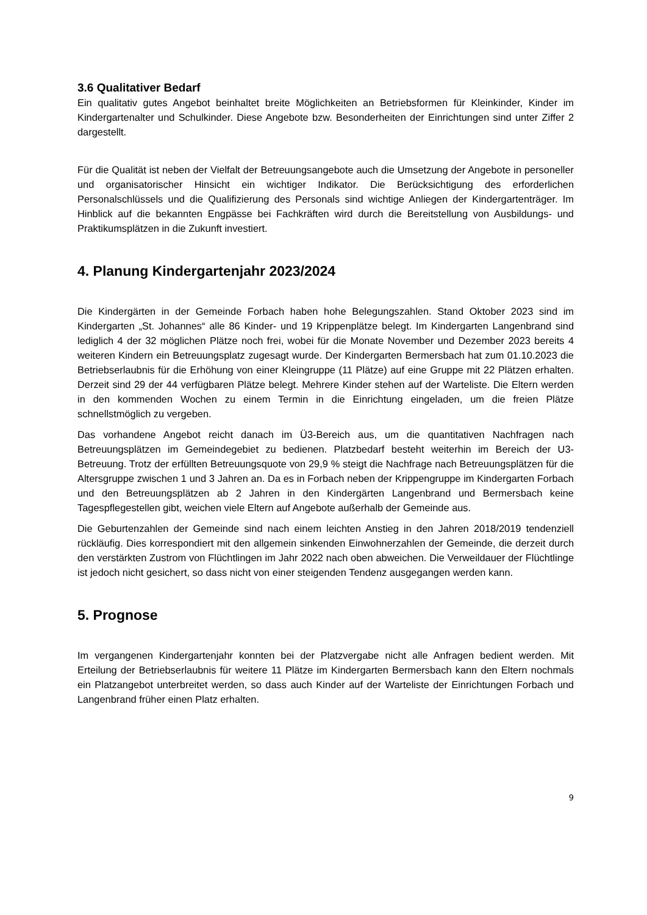3.6 Qualitativer Bedarf
Ein qualitativ gutes Angebot beinhaltet breite Möglichkeiten an Betriebsformen für Kleinkinder, Kinder im Kindergartenalter und Schulkinder. Diese Angebote bzw. Besonderheiten der Einrichtungen sind unter Ziffer 2 dargestellt.
Für die Qualität ist neben der Vielfalt der Betreuungsangebote auch die Umsetzung der Angebote in personeller und organisatorischer Hinsicht ein wichtiger Indikator. Die Berücksichtigung des erforderlichen Personalschlüssels und die Qualifizierung des Personals sind wichtige Anliegen der Kindergartenträger. Im Hinblick auf die bekannten Engpässe bei Fachkräften wird durch die Bereitstellung von Ausbildungs- und Praktikumsplätzen in die Zukunft investiert.
4. Planung Kindergartenjahr 2023/2024
Die Kindergärten in der Gemeinde Forbach haben hohe Belegungszahlen. Stand Oktober 2023 sind im Kindergarten „St. Johannes“ alle 86 Kinder- und 19 Krippenplätze belegt. Im Kindergarten Langenbrand sind lediglich 4 der 32 möglichen Plätze noch frei, wobei für die Monate November und Dezember 2023 bereits 4 weiteren Kindern ein Betreuungsplatz zugesagt wurde. Der Kindergarten Bermersbach hat zum 01.10.2023 die Betriebserlaubnis für die Erhöhung von einer Kleingruppe (11 Plätze) auf eine Gruppe mit 22 Plätzen erhalten. Derzeit sind 29 der 44 verfügbaren Plätze belegt. Mehrere Kinder stehen auf der Warteliste. Die Eltern werden in den kommenden Wochen zu einem Termin in die Einrichtung eingeladen, um die freien Plätze schnellstmöglich zu vergeben.
Das vorhandene Angebot reicht danach im Ü3-Bereich aus, um die quantitativen Nachfragen nach Betreuungsplätzen im Gemeindegebiet zu bedienen. Platzbedarf besteht weiterhin im Bereich der U3-Betreuung. Trotz der erfüllten Betreuungsquote von 29,9 % steigt die Nachfrage nach Betreuungsplätzen für die Altersgruppe zwischen 1 und 3 Jahren an. Da es in Forbach neben der Krippengruppe im Kindergarten Forbach und den Betreuungsplätzen ab 2 Jahren in den Kindergärten Langenbrand und Bermersbach keine Tagespflegestellen gibt, weichen viele Eltern auf Angebote außerhalb der Gemeinde aus.
Die Geburtenzahlen der Gemeinde sind nach einem leichten Anstieg in den Jahren 2018/2019 tendenziell rückläufig. Dies korrespondiert mit den allgemein sinkenden Einwohnerzahlen der Gemeinde, die derzeit durch den verstärkten Zustrom von Flüchtlingen im Jahr 2022 nach oben abweichen. Die Verweildauer der Flüchtlinge ist jedoch nicht gesichert, so dass nicht von einer steigenden Tendenz ausgegangen werden kann.
5. Prognose
Im vergangenen Kindergartenjahr konnten bei der Platzvergabe nicht alle Anfragen bedient werden. Mit Erteilung der Betriebserlaubnis für weitere 11 Plätze im Kindergarten Bermersbach kann den Eltern nochmals ein Platzangebot unterbreitet werden, so dass auch Kinder auf der Warteliste der Einrichtungen Forbach und Langenbrand früher einen Platz erhalten.
9